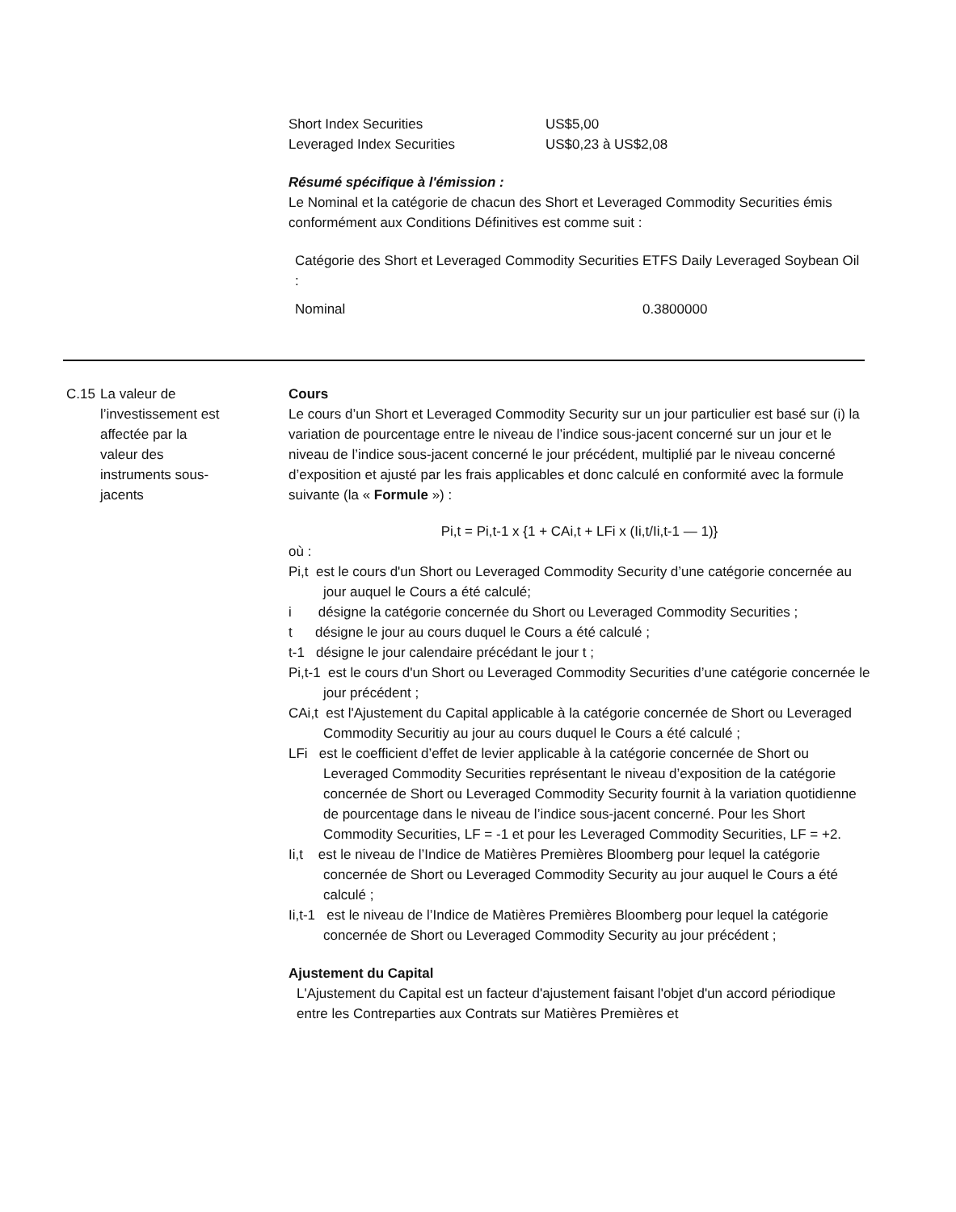| Short Index Securities | US$5,00 |
| Leveraged Index Securities | US$0,23 à US$2,08 |
Résumé spécifique à l'émission :
Le Nominal et la catégorie de chacun des Short et Leveraged Commodity Securities émis conformément aux Conditions Définitives est comme suit :
| Catégorie des Short et Leveraged Commodity Securities : | ETFS Daily Leveraged Soybean Oil |
| Nominal | 0.3800000 |
C.15 La valeur de l’investissement est affectée par la valeur des instruments sous-jacents
Cours
Le cours d’un Short et Leveraged Commodity Security sur un jour particulier est basé sur (i) la variation de pourcentage entre le niveau de l’indice sous-jacent concerné sur un jour et le niveau de l’indice sous-jacent concerné le jour précédent, multiplié par le niveau concerné d’exposition et ajusté par les frais applicables et donc calculé en conformité avec la formule suivante (la « Formule ») :
Pi,t = Pi,t-1 x {1 + CAi,t + LFi x (Ii,t/Ii,t-1 — 1)}
où :
Pi,t est le cours d'un Short ou Leveraged Commodity Security d’une catégorie concernée au jour auquel le Cours a été calculé;
i désigne la catégorie concernée du Short ou Leveraged Commodity Securities ;
t désigne le jour au cours duquel le Cours a été calculé ;
t-1 désigne le jour calendaire précédant le jour t ;
Pi,t-1 est le cours d'un Short ou Leveraged Commodity Securities d’une catégorie concernée le jour précédent ;
CAi,t est l'Ajustement du Capital applicable à la catégorie concernée de Short ou Leveraged Commodity Securitiy au jour au cours duquel le Cours a été calculé ;
LFi est le coefficient d’effet de levier applicable à la catégorie concernée de Short ou Leveraged Commodity Securities représentant le niveau d’exposition de la catégorie concernée de Short ou Leveraged Commodity Security fournit à la variation quotidienne de pourcentage dans le niveau de l’indice sous-jacent concerné. Pour les Short Commodity Securities, LF = -1 et pour les Leveraged Commodity Securities, LF = +2.
Ii,t est le niveau de l’Indice de Matières Premières Bloomberg pour lequel la catégorie concernée de Short ou Leveraged Commodity Security au jour auquel le Cours a été calculé ;
Ii,t-1 est le niveau de l’Indice de Matières Premières Bloomberg pour lequel la catégorie concernée de Short ou Leveraged Commodity Security au jour précédent ;
Ajustement du Capital
L'Ajustement du Capital est un facteur d'ajustement faisant l'objet d'un accord périodique entre les Contreparties aux Contrats sur Matières Premières et